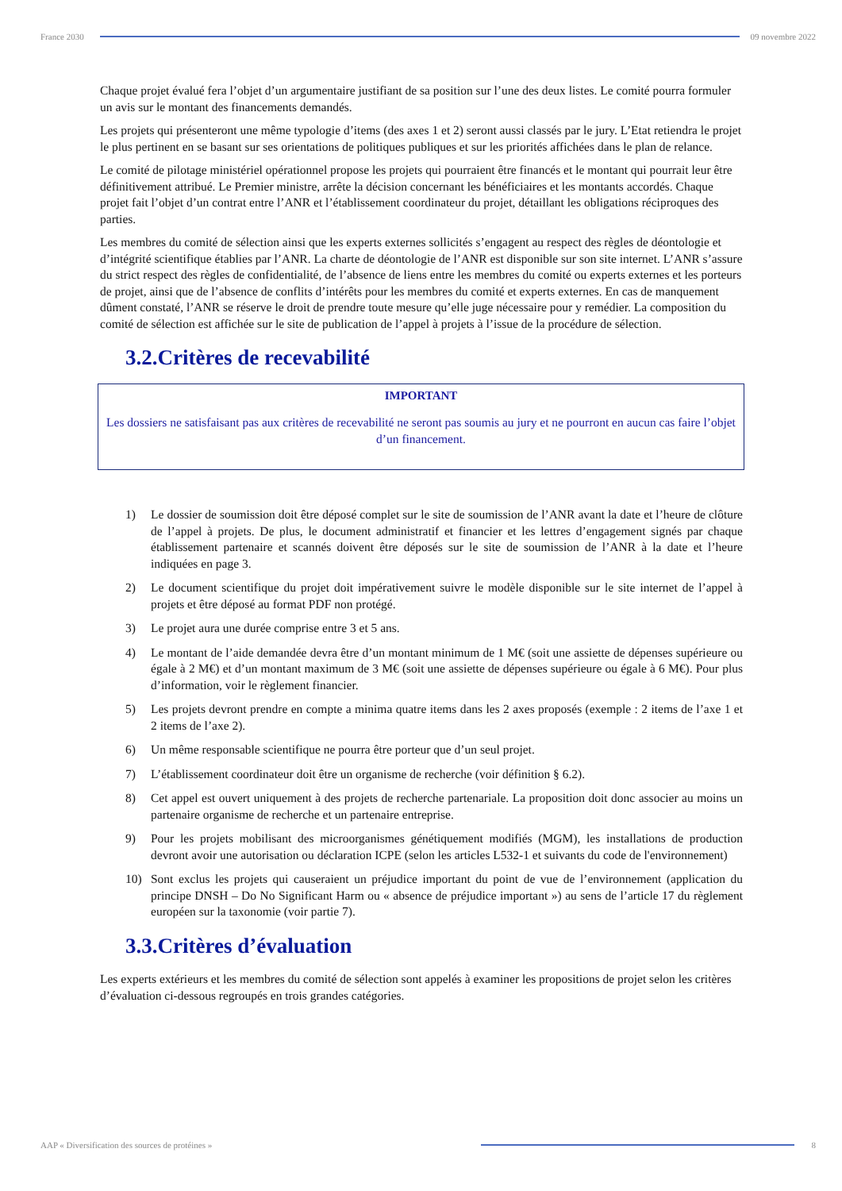France 2030 09 novembre 2022
Chaque projet évalué fera l’objet d’un argumentaire justifiant de sa position sur l’une des deux listes. Le comité pourra formuler un avis sur le montant des financements demandés.
Les projets qui présenteront une même typologie d’items (des axes 1 et 2) seront aussi classés par le jury. L’Etat retiendra le projet le plus pertinent en se basant sur ses orientations de politiques publiques et sur les priorités affichées dans le plan de relance.
Le comité de pilotage ministériel opérationnel propose les projets qui pourraient être financés et le montant qui pourrait leur être définitivement attribué. Le Premier ministre, arrête la décision concernant les bénéficiaires et les montants accordés. Chaque projet fait l’objet d’un contrat entre l’ANR et l’établissement coordinateur du projet, détaillant les obligations réciproques des parties.
Les membres du comité de sélection ainsi que les experts externes sollicités s’engagent au respect des règles de déontologie et d’intégrité scientifique établies par l’ANR. La charte de déontologie de l’ANR est disponible sur son site internet. L’ANR s’assure du strict respect des règles de confidentialité, de l’absence de liens entre les membres du comité ou experts externes et les porteurs de projet, ainsi que de l’absence de conflits d’intérêts pour les membres du comité et experts externes. En cas de manquement dûment constaté, l’ANR se réserve le droit de prendre toute mesure qu’elle juge nécessaire pour y remédier. La composition du comité de sélection est affichée sur le site de publication de l’appel à projets à l’issue de la procédure de sélection.
3.2.Critères de recevabilité
IMPORTANT
Les dossiers ne satisfaisant pas aux critères de recevabilité ne seront pas soumis au jury et ne pourront en aucun cas faire l’objet d’un financement.
1) Le dossier de soumission doit être déposé complet sur le site de soumission de l’ANR avant la date et l’heure de clôture de l’appel à projets. De plus, le document administratif et financier et les lettres d’engagement signés par chaque établissement partenaire et scannés doivent être déposés sur le site de soumission de l’ANR à la date et l’heure indiquées en page 3.
2) Le document scientifique du projet doit impérativement suivre le modèle disponible sur le site internet de l’appel à projets et être déposé au format PDF non protégé.
3) Le projet aura une durée comprise entre 3 et 5 ans.
4) Le montant de l’aide demandée devra être d’un montant minimum de 1 M€ (soit une assiette de dépenses supérieure ou égale à 2 M€) et d’un montant maximum de 3 M€ (soit une assiette de dépenses supérieure ou égale à 6 M€). Pour plus d’information, voir le règlement financier.
5) Les projets devront prendre en compte a minima quatre items dans les 2 axes proposés (exemple : 2 items de l’axe 1 et 2 items de l’axe 2).
6) Un même responsable scientifique ne pourra être porteur que d’un seul projet.
7) L’établissement coordinateur doit être un organisme de recherche (voir définition § 6.2).
8) Cet appel est ouvert uniquement à des projets de recherche partenariale. La proposition doit donc associer au moins un partenaire organisme de recherche et un partenaire entreprise.
9) Pour les projets mobilisant des microorganismes génétiquement modifiés (MGM), les installations de production devront avoir une autorisation ou déclaration ICPE (selon les articles L532-1 et suivants du code de l'environnement)
10) Sont exclus les projets qui causeraient un préjudice important du point de vue de l’environnement (application du principe DNSH – Do No Significant Harm ou « absence de préjudice important ») au sens de l’article 17 du règlement européen sur la taxonomie (voir partie 7).
3.3.Critères d’évaluation
Les experts extérieurs et les membres du comité de sélection sont appelés à examiner les propositions de projet selon les critères d’évaluation ci-dessous regroupés en trois grandes catégories.
AAP « Diversification des sources de protéines »
8